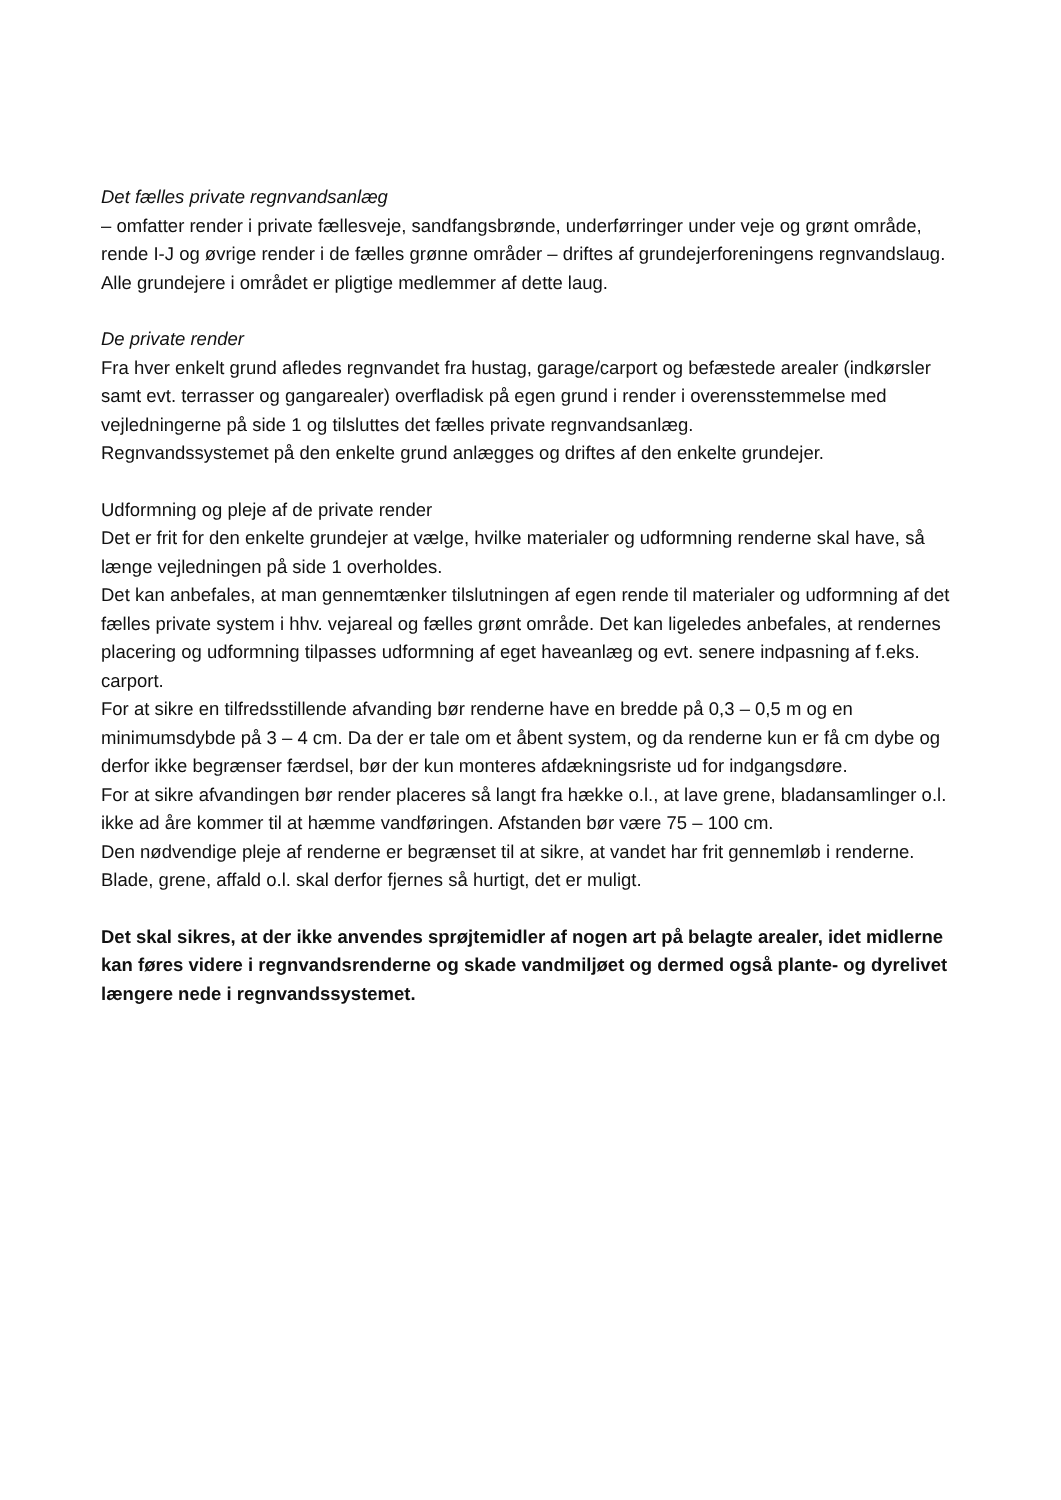Det fælles private regnvandsanlæg
– omfatter render i private fællesveje, sandfangsbrønde, underførringer under veje og grønt område, rende I-J og øvrige render i de fælles grønne områder – driftes af grundejerforeningens regnvandslaug. Alle grundejere i området er pligtige medlemmer af dette laug.
De private render
Fra hver enkelt grund afledes regnvandet fra hustag, garage/carport og befæstede arealer (indkørsler samt evt. terrasser og gangarealer) overfladisk på egen grund i render i overensstemmelse med vejledningerne på side 1 og tilsluttes det fælles private regnvandsanlæg.
Regnvandssystemet på den enkelte grund anlægges og driftes af den enkelte grundejer.
Udformning og pleje af de private render
Det er frit for den enkelte grundejer at vælge, hvilke materialer og udformning renderne skal have, så længe vejledningen på side 1 overholdes.
Det kan anbefales, at man gennemtænker tilslutningen af egen rende til materialer og udformning af det fælles private system i hhv. vejareal og fælles grønt område. Det kan ligeledes anbefales, at rendernes placering og udformning tilpasses udformning af eget haveanlæg og evt. senere indpasning af f.eks. carport.
For at sikre en tilfredsstillende afvanding bør renderne have en bredde på 0,3 – 0,5 m og en minimumsdybde på 3 – 4 cm. Da der er tale om et åbent system, og da renderne kun er få cm dybe og derfor ikke begrænser færdsel, bør der kun monteres afdækningsriste ud for indgangsdøre.
For at sikre afvandingen bør render placeres så langt fra hække o.l., at lave grene, bladansamlinger o.l. ikke ad åre kommer til at hæmme vandføringen. Afstanden bør være 75 – 100 cm.
Den nødvendige pleje af renderne er begrænset til at sikre, at vandet har frit gennemløb i renderne. Blade, grene, affald o.l. skal derfor fjernes så hurtigt, det er muligt.
Det skal sikres, at der ikke anvendes sprøjtemidler af nogen art på belagte arealer, idet midlerne kan føres videre i regnvandsrenderne og skade vandmiljøet og dermed også plante- og dyrelivet længere nede i regnvandssystemet.